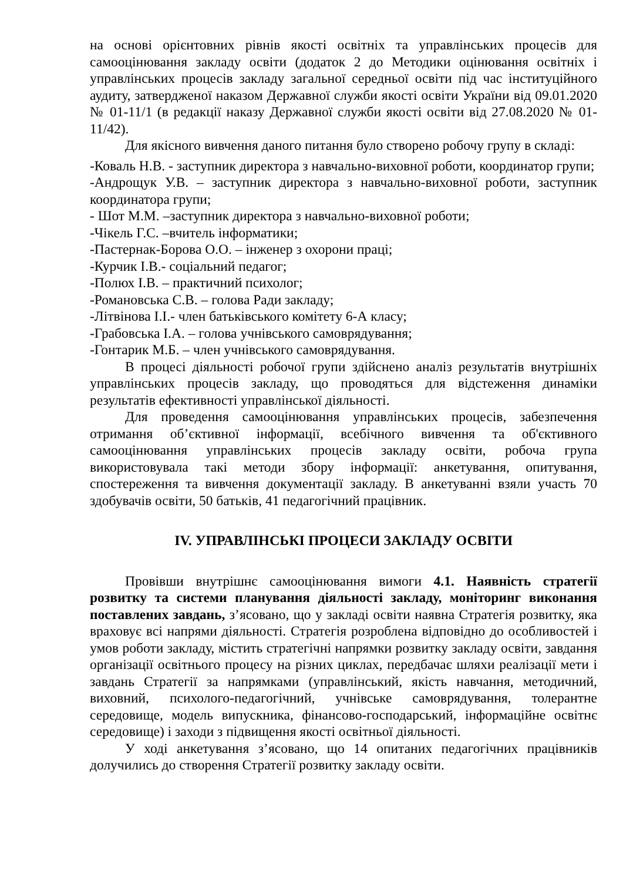на основі орієнтовних рівнів якості освітніх та управлінських процесів для самооцінювання закладу освіти (додаток 2 до Методики оцінювання освітніх і управлінських процесів закладу загальної середньої освіти під час інституційного аудиту, затвердженої наказом Державної служби якості освіти України від 09.01.2020 № 01-11/1 (в редакції наказу Державної служби якості освіти від 27.08.2020 № 01-11/42).
Для якісного вивчення даного питання було створено робочу групу в складі:
-Коваль Н.В. - заступник директора з навчально-виховної роботи, координатор групи;
-Андрощук У.В. – заступник директора з навчально-виховної роботи, заступник координатора групи;
- Шот М.М. –заступник директора з навчально-виховної роботи;
-Чікель Г.С. –вчитель інформатики;
-Пастернак-Борова О.О. – інженер з охорони праці;
-Курчик І.В.- соціальний педагог;
-Полюх І.В. – практичний психолог;
-Романовська С.В. – голова Ради закладу;
-Літвінова І.І.- член батьківського комітету 6-А класу;
-Грабовська І.А. – голова учнівського самоврядування;
-Гонтарик М.Б. – член учнівського самоврядування.
В процесі діяльності робочої групи здійснено аналіз результатів внутрішніх управлінських процесів закладу, що проводяться для відстеження динаміки результатів ефективності управлінської діяльності.
Для проведення самооцінювання управлінських процесів, забезпечення отримання об’єктивної інформації, всебічного вивчення та об'єктивного самооцінювання управлінських процесів закладу освіти, робоча група використовувала такі методи збору інформації: анкетування, опитування, спостереження та вивчення документації закладу. В анкетуванні взяли участь 70 здобувачів освіти, 50 батьків, 41 педагогічний працівник.
IV. УПРАВЛІНСЬКІ ПРОЦЕСИ ЗАКЛАДУ ОСВІТИ
Провівши внутрішнє самооцінювання вимоги 4.1. Наявність стратегії розвитку та системи планування діяльності закладу, моніторинг виконання поставлених завдань, з’ясовано, що у закладі освіти наявна Стратегія розвитку, яка враховує всі напрями діяльності. Стратегія розроблена відповідно до особливостей і умов роботи закладу, містить стратегічні напрямки розвитку закладу освіти, завдання організації освітнього процесу на різних циклах, передбачає шляхи реалізації мети і завдань Стратегії за напрямками (управлінський, якість навчання, методичний, виховний, психолого-педагогічний, учнівське самоврядування, толерантне середовище, модель випускника, фінансово-господарський, інформаційне освітнє середовище) і заходи з підвищення якості освітньої діяльності.
У ході анкетування з’ясовано, що 14 опитаних педагогічних працівників долучились до створення Стратегії розвитку закладу освіти.